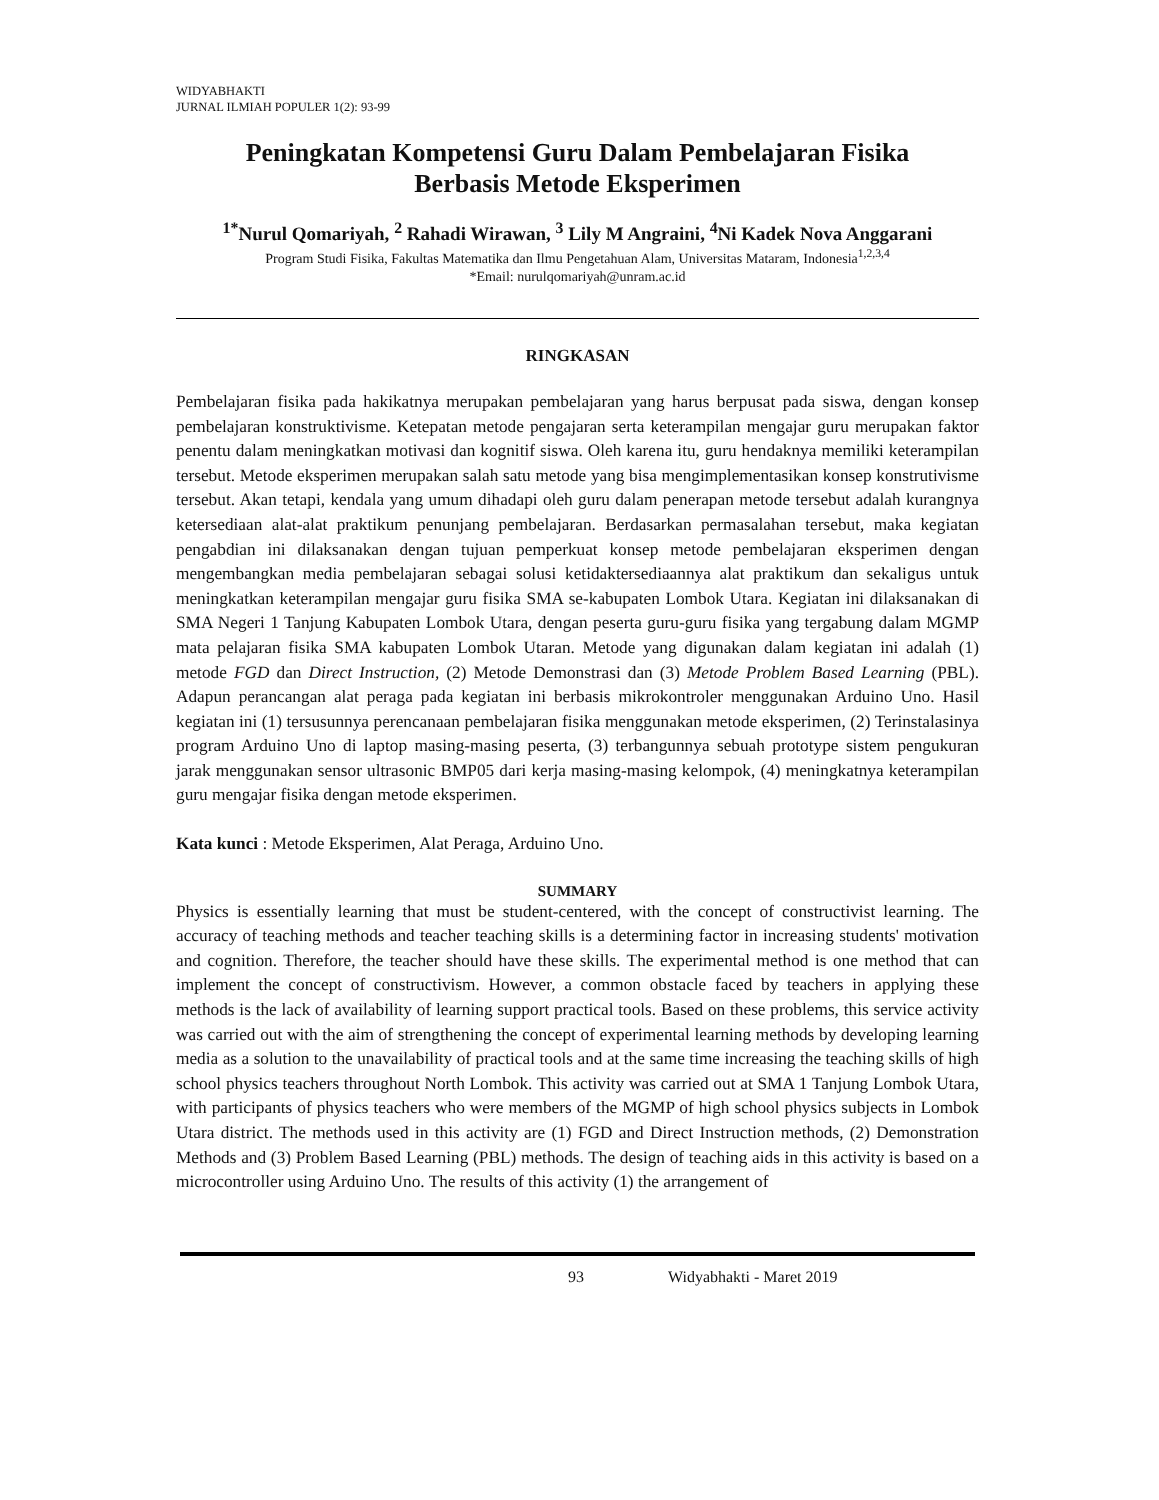WIDYABHAKTI
JURNAL ILMIAH POPULER 1(2): 93-99
Peningkatan Kompetensi Guru Dalam Pembelajaran Fisika
Berbasis Metode Eksperimen
<sup>1*</sup>Nurul Qomariyah, <sup>2</sup> Rahadi Wirawan, <sup>3</sup> Lily M Angraini, <sup>4</sup>Ni Kadek Nova Anggarani
Program Studi Fisika, Fakultas Matematika dan Ilmu Pengetahuan Alam, Universitas Mataram, Indonesia<sup>1,2,3,4</sup>
*Email: nurulqomariyah@unram.ac.id
RINGKASAN
Pembelajaran fisika pada hakikatnya merupakan pembelajaran yang harus berpusat pada siswa, dengan konsep pembelajaran konstruktivisme. Ketepatan metode pengajaran serta keterampilan mengajar guru merupakan faktor penentu dalam meningkatkan motivasi dan kognitif siswa. Oleh karena itu, guru hendaknya memiliki keterampilan tersebut. Metode eksperimen merupakan salah satu metode yang bisa mengimplementasikan konsep konstrutivisme tersebut. Akan tetapi, kendala yang umum dihadapi oleh guru dalam penerapan metode tersebut adalah kurangnya ketersediaan alat-alat praktikum penunjang pembelajaran. Berdasarkan permasalahan tersebut, maka kegiatan pengabdian ini dilaksanakan dengan tujuan pemperkuat konsep metode pembelajaran eksperimen dengan mengembangkan media pembelajaran sebagai solusi ketidaktersediaannya alat praktikum dan sekaligus untuk meningkatkan keterampilan mengajar guru fisika SMA se-kabupaten Lombok Utara. Kegiatan ini dilaksanakan di SMA Negeri 1 Tanjung Kabupaten Lombok Utara, dengan peserta guru-guru fisika yang tergabung dalam MGMP mata pelajaran fisika SMA kabupaten Lombok Utaran. Metode yang digunakan dalam kegiatan ini adalah (1) metode FGD dan Direct Instruction, (2) Metode Demonstrasi dan (3) Metode Problem Based Learning (PBL). Adapun perancangan alat peraga pada kegiatan ini berbasis mikrokontroler menggunakan Arduino Uno. Hasil kegiatan ini (1) tersusunnya perencanaan pembelajaran fisika menggunakan metode eksperimen, (2) Terinstalasinya program Arduino Uno di laptop masing-masing peserta, (3) terbangunnya sebuah prototype sistem pengukuran jarak menggunakan sensor ultrasonic BMP05 dari kerja masing-masing kelompok, (4) meningkatnya keterampilan guru mengajar fisika dengan metode eksperimen.
Kata kunci : Metode Eksperimen, Alat Peraga, Arduino Uno.
SUMMARY
Physics is essentially learning that must be student-centered, with the concept of constructivist learning. The accuracy of teaching methods and teacher teaching skills is a determining factor in increasing students' motivation and cognition. Therefore, the teacher should have these skills. The experimental method is one method that can implement the concept of constructivism. However, a common obstacle faced by teachers in applying these methods is the lack of availability of learning support practical tools. Based on these problems, this service activity was carried out with the aim of strengthening the concept of experimental learning methods by developing learning media as a solution to the unavailability of practical tools and at the same time increasing the teaching skills of high school physics teachers throughout North Lombok. This activity was carried out at SMA 1 Tanjung Lombok Utara, with participants of physics teachers who were members of the MGMP of high school physics subjects in Lombok Utara district. The methods used in this activity are (1) FGD and Direct Instruction methods, (2) Demonstration Methods and (3) Problem Based Learning (PBL) methods. The design of teaching aids in this activity is based on a microcontroller using Arduino Uno. The results of this activity (1) the arrangement of
93 Widyabhakti - Maret 2019